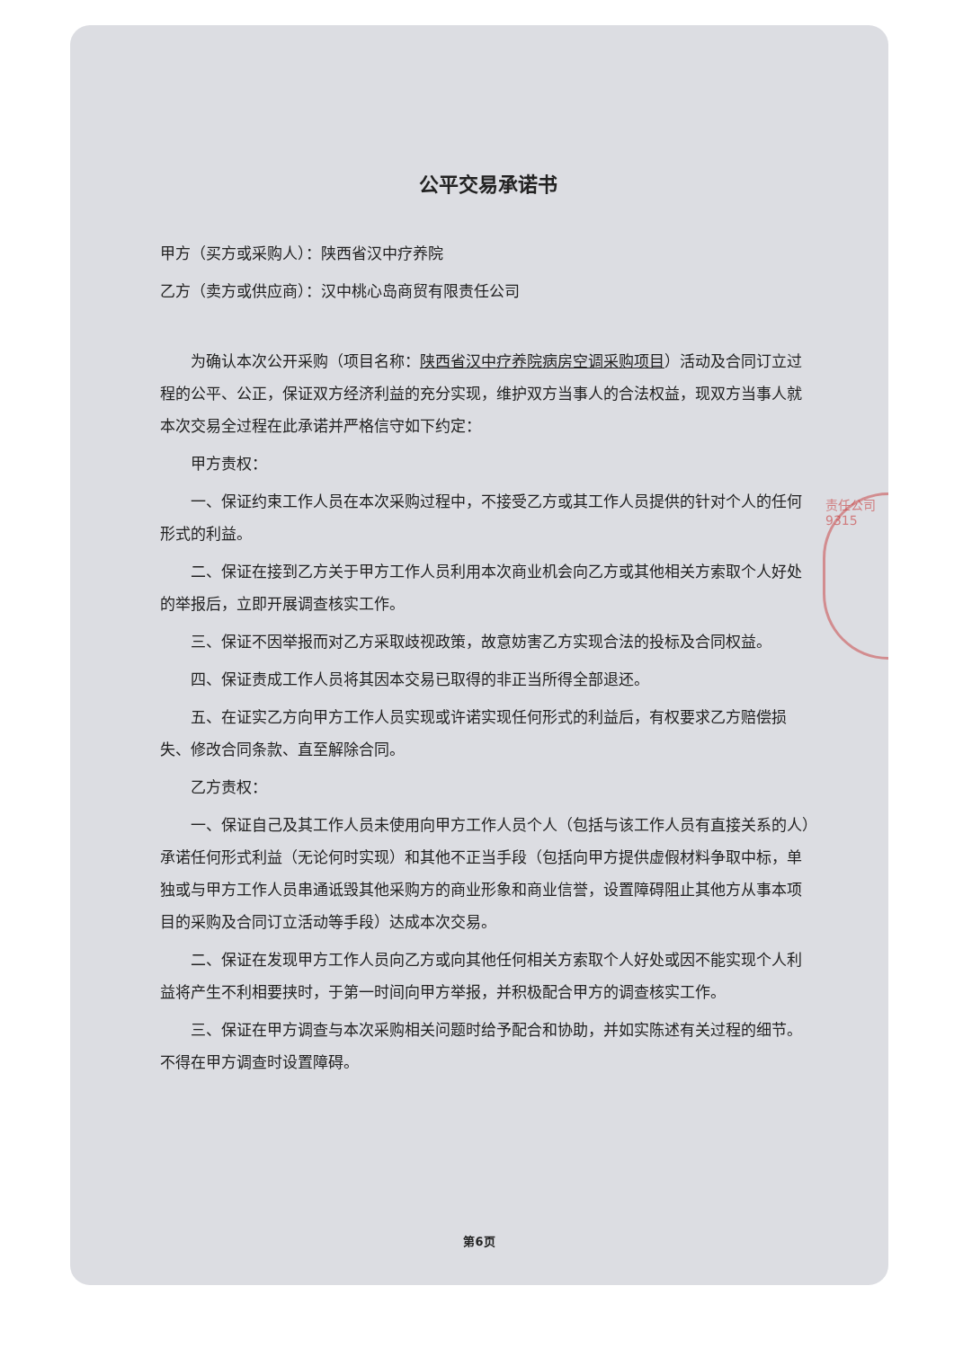公平交易承诺书
甲方（买方或采购人）：陕西省汉中疗养院
乙方（卖方或供应商）：汉中桃心岛商贸有限责任公司
为确认本次公开采购（项目名称：陕西省汉中疗养院病房空调采购项目）活动及合同订立过程的公平、公正，保证双方经济利益的充分实现，维护双方当事人的合法权益，现双方当事人就本次交易全过程在此承诺并严格信守如下约定：
甲方责权：
一、保证约束工作人员在本次采购过程中，不接受乙方或其工作人员提供的针对个人的任何形式的利益。
二、保证在接到乙方关于甲方工作人员利用本次商业机会向乙方或其他相关方索取个人好处的举报后，立即开展调查核实工作。
三、保证不因举报而对乙方采取歧视政策，故意妨害乙方实现合法的投标及合同权益。
四、保证责成工作人员将其因本交易已取得的非正当所得全部退还。
五、在证实乙方向甲方工作人员实现或许诺实现任何形式的利益后，有权要求乙方赔偿损失、修改合同条款、直至解除合同。
乙方责权：
一、保证自己及其工作人员未使用向甲方工作人员个人（包括与该工作人员有直接关系的人）承诺任何形式利益（无论何时实现）和其他不正当手段（包括向甲方提供虚假材料争取中标，单独或与甲方工作人员串通诋毁其他采购方的商业形象和商业信誉，设置障碍阻止其他方从事本项目的采购及合同订立活动等手段）达成本次交易。
二、保证在发现甲方工作人员向乙方或向其他任何相关方索取个人好处或因不能实现个人利益将产生不利相要挟时，于第一时间向甲方举报，并积极配合甲方的调查核实工作。
三、保证在甲方调查与本次采购相关问题时给予配合和协助，并如实陈述有关过程的细节。不得在甲方调查时设置障碍。
责任公司 9315
第6页